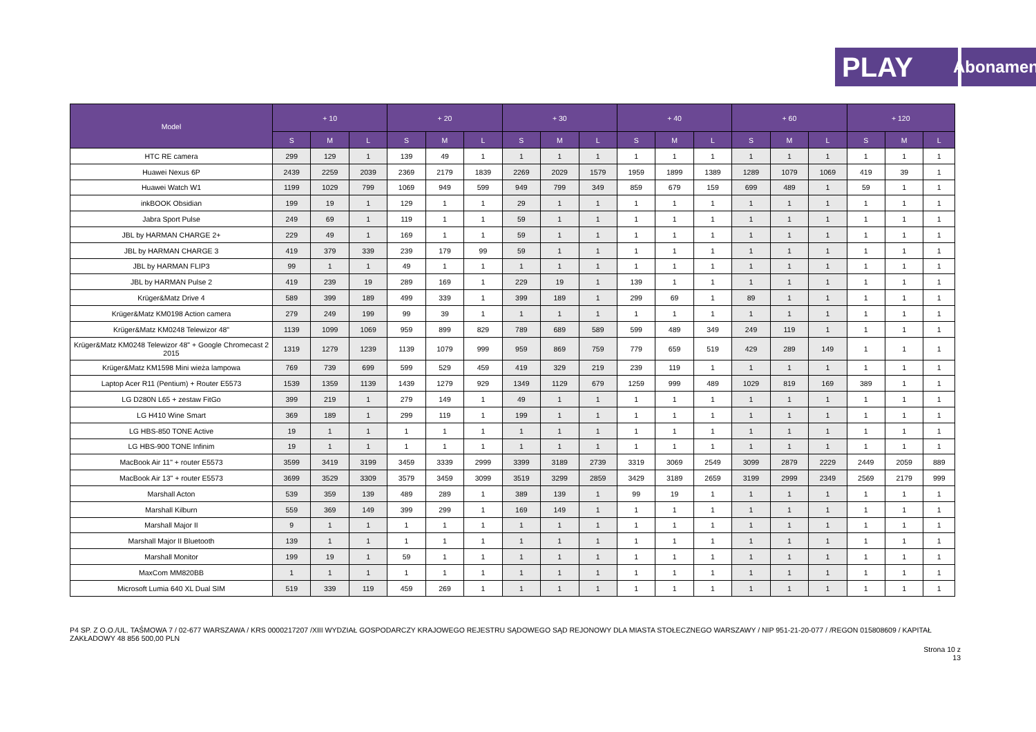PLAY
Abonament
| Model | + 10 | | | + 20 | | | + 30 | | | + 40 | | | + 60 | | | + 120 | | |
| --- | --- | --- | --- | --- | --- | --- | --- | --- | --- | --- | --- | --- | --- | --- | --- | --- | --- | --- |
| | S | M | L | S | M | L | S | M | L | S | M | L | S | M | L | S | M | L |
| HTC RE camera | 299 | 129 | 1 | 139 | 49 | 1 | 1 | 1 | 1 | 1 | 1 | 1 | 1 | 1 | 1 | 1 | 1 | 1 |
| Huawei Nexus 6P | 2439 | 2259 | 2039 | 2369 | 2179 | 1839 | 2269 | 2029 | 1579 | 1959 | 1899 | 1389 | 1289 | 1079 | 1069 | 419 | 39 | 1 |
| Huawei Watch W1 | 1199 | 1029 | 799 | 1069 | 949 | 599 | 949 | 799 | 349 | 859 | 679 | 159 | 699 | 489 | 1 | 59 | 1 | 1 |
| inkBOOK Obsidian | 199 | 19 | 1 | 129 | 1 | 1 | 29 | 1 | 1 | 1 | 1 | 1 | 1 | 1 | 1 | 1 | 1 | 1 |
| Jabra Sport Pulse | 249 | 69 | 1 | 119 | 1 | 1 | 59 | 1 | 1 | 1 | 1 | 1 | 1 | 1 | 1 | 1 | 1 | 1 |
| JBL by HARMAN CHARGE 2+ | 229 | 49 | 1 | 169 | 1 | 1 | 59 | 1 | 1 | 1 | 1 | 1 | 1 | 1 | 1 | 1 | 1 | 1 |
| JBL by HARMAN CHARGE 3 | 419 | 379 | 339 | 239 | 179 | 99 | 59 | 1 | 1 | 1 | 1 | 1 | 1 | 1 | 1 | 1 | 1 | 1 |
| JBL by HARMAN FLIP3 | 99 | 1 | 1 | 49 | 1 | 1 | 1 | 1 | 1 | 1 | 1 | 1 | 1 | 1 | 1 | 1 | 1 | 1 |
| JBL by HARMAN Pulse 2 | 419 | 239 | 19 | 289 | 169 | 1 | 229 | 19 | 1 | 139 | 1 | 1 | 1 | 1 | 1 | 1 | 1 | 1 |
| Krüger&Matz Drive 4 | 589 | 399 | 189 | 499 | 339 | 1 | 399 | 189 | 1 | 299 | 69 | 1 | 89 | 1 | 1 | 1 | 1 | 1 |
| Krüger&Matz KM0198 Action camera | 279 | 249 | 199 | 99 | 39 | 1 | 1 | 1 | 1 | 1 | 1 | 1 | 1 | 1 | 1 | 1 | 1 | 1 |
| Krüger&Matz KM0248 Telewizor 48" | 1139 | 1099 | 1069 | 959 | 899 | 829 | 789 | 689 | 589 | 599 | 489 | 349 | 249 | 119 | 1 | 1 | 1 | 1 |
| Krüger&Matz KM0248 Telewizor 48" + Google Chromecast 2 2015 | 1319 | 1279 | 1239 | 1139 | 1079 | 999 | 959 | 869 | 759 | 779 | 659 | 519 | 429 | 289 | 149 | 1 | 1 | 1 |
| Krüger&Matz KM1598 Mini wieża lampowa | 769 | 739 | 699 | 599 | 529 | 459 | 419 | 329 | 219 | 239 | 119 | 1 | 1 | 1 | 1 | 1 | 1 | 1 |
| Laptop Acer R11 (Pentium) + Router E5573 | 1539 | 1359 | 1139 | 1439 | 1279 | 929 | 1349 | 1129 | 679 | 1259 | 999 | 489 | 1029 | 819 | 169 | 389 | 1 | 1 |
| LG D280N L65 + zestaw FitGo | 399 | 219 | 1 | 279 | 149 | 1 | 49 | 1 | 1 | 1 | 1 | 1 | 1 | 1 | 1 | 1 | 1 | 1 |
| LG H410 Wine Smart | 369 | 189 | 1 | 299 | 119 | 1 | 199 | 1 | 1 | 1 | 1 | 1 | 1 | 1 | 1 | 1 | 1 | 1 |
| LG HBS-850 TONE Active | 19 | 1 | 1 | 1 | 1 | 1 | 1 | 1 | 1 | 1 | 1 | 1 | 1 | 1 | 1 | 1 | 1 | 1 |
| LG HBS-900 TONE Infinim | 19 | 1 | 1 | 1 | 1 | 1 | 1 | 1 | 1 | 1 | 1 | 1 | 1 | 1 | 1 | 1 | 1 | 1 |
| MacBook Air 11" + router E5573 | 3599 | 3419 | 3199 | 3459 | 3339 | 2999 | 3399 | 3189 | 2739 | 3319 | 3069 | 2549 | 3099 | 2879 | 2229 | 2449 | 2059 | 889 |
| MacBook Air 13" + router E5573 | 3699 | 3529 | 3309 | 3579 | 3459 | 3099 | 3519 | 3299 | 2859 | 3429 | 3189 | 2659 | 3199 | 2999 | 2349 | 2569 | 2179 | 999 |
| Marshall Acton | 539 | 359 | 139 | 489 | 289 | 1 | 389 | 139 | 1 | 99 | 19 | 1 | 1 | 1 | 1 | 1 | 1 | 1 |
| Marshall Kilburn | 559 | 369 | 149 | 399 | 299 | 1 | 169 | 149 | 1 | 1 | 1 | 1 | 1 | 1 | 1 | 1 | 1 | 1 |
| Marshall Major II | 9 | 1 | 1 | 1 | 1 | 1 | 1 | 1 | 1 | 1 | 1 | 1 | 1 | 1 | 1 | 1 | 1 | 1 |
| Marshall Major II Bluetooth | 139 | 1 | 1 | 1 | 1 | 1 | 1 | 1 | 1 | 1 | 1 | 1 | 1 | 1 | 1 | 1 | 1 | 1 |
| Marshall Monitor | 199 | 19 | 1 | 59 | 1 | 1 | 1 | 1 | 1 | 1 | 1 | 1 | 1 | 1 | 1 | 1 | 1 | 1 |
| MaxCom MM820BB | 1 | 1 | 1 | 1 | 1 | 1 | 1 | 1 | 1 | 1 | 1 | 1 | 1 | 1 | 1 | 1 | 1 | 1 |
| Microsoft Lumia 640 XL Dual SIM | 519 | 339 | 119 | 459 | 269 | 1 | 1 | 1 | 1 | 1 | 1 | 1 | 1 | 1 | 1 | 1 | 1 | 1 |
P4 SP. Z O.O./UL. TAŚMOWA 7 / 02-677 WARSZAWA / KRS 0000217207 /XIII WYDZIAŁ GOSPODARCZY KRAJOWEGO REJESTRU SĄDOWEGO SĄD REJONOWY DLA MIASTA STOŁECZNEGO WARSZAWY / NIP 951-21-20-077 / /REGON 015808609 / KAPITAŁ ZAKŁADOWY 48 856 500,00 PLN
Strona 10 z
13